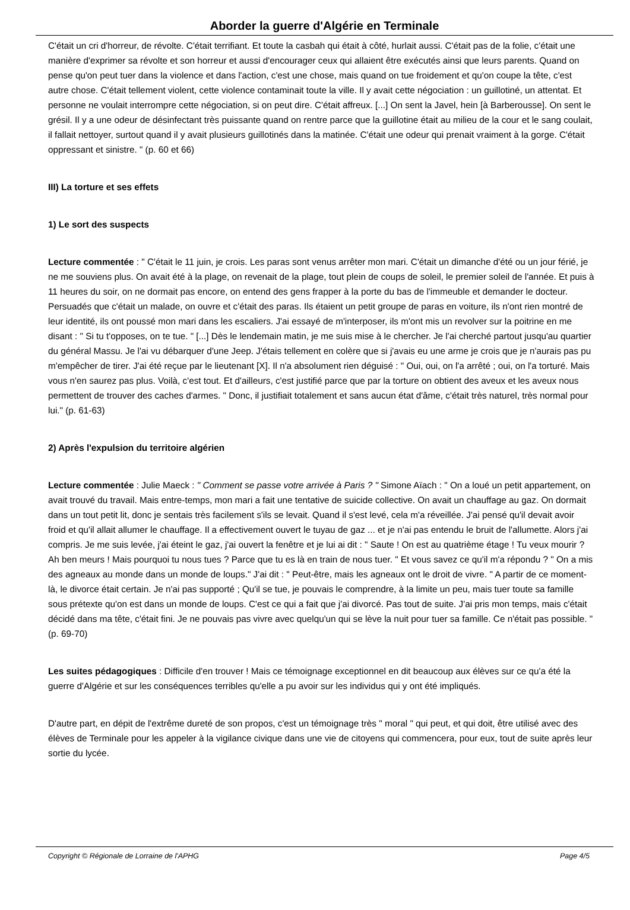Aborder la guerre d'Algérie en Terminale
C'était un cri d'horreur, de révolte. C'était terrifiant. Et toute la casbah qui était à côté, hurlait aussi. C'était pas de la folie, c'était une manière d'exprimer sa révolte et son horreur et aussi d'encourager ceux qui allaient être exécutés ainsi que leurs parents. Quand on pense qu'on peut tuer dans la violence et dans l'action, c'est une chose, mais quand on tue froidement et qu'on coupe la tête, c'est autre chose. C'était tellement violent, cette violence contaminait toute la ville. Il y avait cette négociation : un guillotiné, un attentat. Et personne ne voulait interrompre cette négociation, si on peut dire. C'était affreux. [...] On sent la Javel, hein [à Barberousse]. On sent le grésil. Il y a une odeur de désinfectant très puissante quand on rentre parce que la guillotine était au milieu de la cour et le sang coulait, il fallait nettoyer, surtout quand il y avait plusieurs guillotinés dans la matinée. C'était une odeur qui prenait vraiment à la gorge. C'était oppressant et sinistre. " (p. 60 et 66)
III) La torture et ses effets
1) Le sort des suspects
Lecture commentée : " C'était le 11 juin, je crois. Les paras sont venus arrêter mon mari. C'était un dimanche d'été ou un jour férié, je ne me souviens plus. On avait été à la plage, on revenait de la plage, tout plein de coups de soleil, le premier soleil de l'année. Et puis à 11 heures du soir, on ne dormait pas encore, on entend des gens frapper à la porte du bas de l'immeuble et demander le docteur. Persuadés que c'était un malade, on ouvre et c'était des paras. Ils étaient un petit groupe de paras en voiture, ils n'ont rien montré de leur identité, ils ont poussé mon mari dans les escaliers. J'ai essayé de m'interposer, ils m'ont mis un revolver sur la poitrine en me disant : " Si tu t'opposes, on te tue. " [...] Dès le lendemain matin, je me suis mise à le chercher. Je l'ai cherché partout jusqu'au quartier du général Massu. Je l'ai vu débarquer d'une Jeep. J'étais tellement en colère que si j'avais eu une arme je crois que je n'aurais pas pu m'empêcher de tirer. J'ai été reçue par le lieutenant [X]. Il n'a absolument rien déguisé : " Oui, oui, on l'a arrêté ; oui, on l'a torturé. Mais vous n'en saurez pas plus. Voilà, c'est tout. Et d'ailleurs, c'est justifié parce que par la torture on obtient des aveux et les aveux nous permettent de trouver des caches d'armes. " Donc, il justifiait totalement et sans aucun état d'âme, c'était très naturel, très normal pour lui." (p. 61-63)
2) Après l'expulsion du territoire algérien
Lecture commentée : Julie Maeck : " Comment se passe votre arrivée à Paris ? " Simone Aïach : " On a loué un petit appartement, on avait trouvé du travail. Mais entre-temps, mon mari a fait une tentative de suicide collective. On avait un chauffage au gaz. On dormait dans un tout petit lit, donc je sentais très facilement s'ils se levait. Quand il s'est levé, cela m'a réveillée. J'ai pensé qu'il devait avoir froid et qu'il allait allumer le chauffage. Il a effectivement ouvert le tuyau de gaz ... et je n'ai pas entendu le bruit de l'allumette. Alors j'ai compris. Je me suis levée, j'ai éteint le gaz, j'ai ouvert la fenêtre et je lui ai dit : " Saute ! On est au quatrième étage ! Tu veux mourir ? Ah ben meurs ! Mais pourquoi tu nous tues ? Parce que tu es là en train de nous tuer. " Et vous savez ce qu'il m'a répondu ? " On a mis des agneaux au monde dans un monde de loups." J'ai dit : " Peut-être, mais les agneaux ont le droit de vivre. " A partir de ce moment-là, le divorce était certain. Je n'ai pas supporté ; Qu'il se tue, je pouvais le comprendre, à la limite un peu, mais tuer toute sa famille sous prétexte qu'on est dans un monde de loups. C'est ce qui a fait que j'ai divorcé. Pas tout de suite. J'ai pris mon temps, mais c'était décidé dans ma tête, c'était fini. Je ne pouvais pas vivre avec quelqu'un qui se lève la nuit pour tuer sa famille. Ce n'était pas possible. " (p. 69-70)
Les suites pédagogiques : Difficile d'en trouver ! Mais ce témoignage exceptionnel en dit beaucoup aux élèves sur ce qu'a été la guerre d'Algérie et sur les conséquences terribles qu'elle a pu avoir sur les individus qui y ont été impliqués.
D'autre part, en dépit de l'extrême dureté de son propos, c'est un témoignage très " moral " qui peut, et qui doit, être utilisé avec des élèves de Terminale pour les appeler à la vigilance civique dans une vie de citoyens qui commencera, pour eux, tout de suite après leur sortie du lycée.
Copyright © Régionale de Lorraine de l'APHG Page 4/5